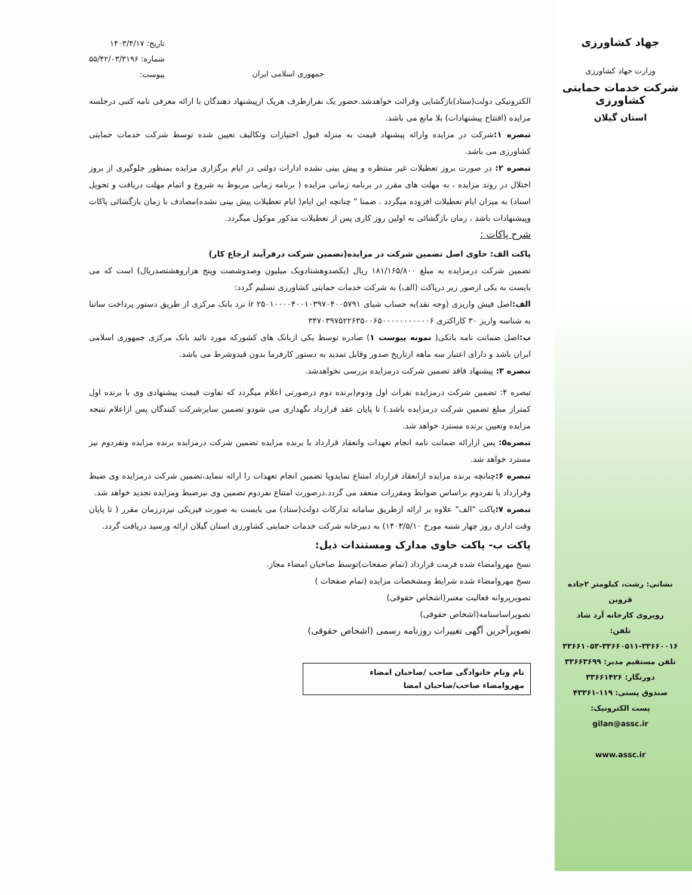جهاد کشاورزی
وزارت جهاد کشاورزی
شرکت خدمات حمایتی کشاورزی
استان گیلان
نشانی: رشت، کیلومتر ۲جاده قزوین
روبروی کارخانه آرد شاد
تلفن:
۳۳۶۶۱۰۵۳-۳۳۶۶۰۵۱۱-۳۳۶۶۰۰۱۶
تلفن مستقیم مدیر: ۳۳۶۶۳۶۹۹
دورنگار: ۳۳۶۶۱۴۲۶
صندوق پستی: ۱۱۹-۴۳۳۶۱
پست الکترونیک:
gilan@assc.ir
www.assc.ir
جمهوری اسلامی ایران
تاریخ: ۱۴۰۳/۴/۱۷
شماره: ۵۵/۴۲/۰۳/۳۱۹۶
پیوست:
الکترونیکی دولت(ستاد)بازگشایی وقرائت خواهدشد.حضور یک نفرازطرف هریک ازپیشنهاد دهندگان با ارائه معرفی نامه کتبی درجلسه مزایده (افتتاح پیشنهادات) بلا مانع می باشد.
تبصره ۱: شرکت در مزایده وارائه پیشنهاد قیمت به منزله قبول اختیارات وتکالیف تعیین شده توسط شرکت خدمات حمایتی کشاورزی می باشد.
تبصره ۲: در صورت بروز تعطیلات غیر منتظره و پیش بینی نشده ادارات دولتی در ایام برگزاری مزایده بمنظور جلوگیری از بروز اختلال در روند مزایده ، به مهلت های مقرر در برنامه زمانی مزایده ( برنامه زمانی مربوط به شروع و اتمام مهلت دریافت و تحویل اسناد) به میزان ایام تعطیلات افزوده میگردد . ضمنا " چنانچه این ایام( ایام تعطیلات پیش بینی نشده)مصادف با زمان بازگشائی پاکات وپیشنهادات باشد ، زمان بازگشائی به اولین روز کاری پس از تعطیلات مذکور موکول میگردد.
شرح پاکات :
پاکت الف: حاوی اصل تضمین شرکت در مزایده(تضمین شرکت درفرآیند ارجاع کار)
تضمین شرکت درمزایده به مبلغ ۱۸۱/۱۶۵/۸۰۰ ریال (یکصدوهشتادویک میلیون وصدوشصت وپنج هزاروهشتصدریال) است که می بایست به یکی ازصور زیر درپاکت (الف) به شرکت خدمات حمایتی کشاورزی تسلیم گردد:
الف: اصل فیش واریزی (وجه نقد)به حساب شبای ir ۲۵۰۱۰۰۰۰۴۰۰۱۰۳۹۷۰۴۰۰۵۷۹۱ نزد بانک مرکزی از طریق دستور پرداخت ساتنا به شناسه واریز ۳۰ کاراکتری ۳۴۷۰۳۹۷۵۲۲۶۳۵۰۰۶۵۰۰۰۰۰۰۰۰۰۰۰۶
ب: اصل ضمانت نامه بانکی( نمونه پیوست ۱) صادره توسط یکی ازبانک های کشورکه مورد تائید بانک مرکزی جمهوری اسلامی ایران باشد و دارای اعتبار سه ماهه ازتاریخ صدور وقابل تمدید به دستور کارفرما بدون قیدوشرط می باشد.
تبصره ۳: پیشنهاد فاقد تضمین شرکت درمزایده بررسی نخواهدشد.
تبصره ۴: تضمین شرکت درمزایده نفرات اول ودوم(برنده دوم درصورتی اعلام میگردد که تفاوت قیمت پیشنهادی وی با برنده اول کمتراز مبلغ تضمین شرکت درمزایده باشد.) تا پایان عقد قرارداد نگهداری می شودو تضمین سایرشرکت کنندگان پس ازاعلام نتیجه مزایده وتعیین برنده مسترد خواهد شد.
تبصره۵: پس ازارائه ضمانت نامه انجام تعهدات وانعقاد قرارداد با برنده مزایده تضمین شرکت درمزایده برنده مزایده ونفردوم نیز مسترد خواهد شد.
تبصره ۶: چنانچه برنده مزایده ازانعقاد قرارداد امتناع نمایدویا تضمین انجام تعهدات را ارائه ننماید،تضمین شرکت درمزایده وی ضبط وقرارداد با نفردوم براساس ضوابط ومقررات منعقد می گردد.درصورت امتناع نفردوم تضمین وی نیزضبط ومزایده تجدید خواهد شد.
تبصره ۷: پاکت "الف" علاوه بر ارائه ازطریق سامانه تدارکات دولت(ستاد) می بایست به صورت فیزیکی نیزدرزمان مقرر ( تا پایان وقت اداری روز چهار شنبه مورخ ۱۴۰۳/۵/۱۰) به دبیرخانه شرکت خدمات حمایتی کشاورزی استان گیلان ارائه ورسید دریافت گردد.
پاکت ب- پاکت حاوی مدارک ومستندات ذیل:
نسخ مهروامضاء شده فرمت قرارداد (تمام صفحات)توسط صاحبان امضاء مجاز.
نسخ مهروامضاء شده شرایط ومشخصات مزایده (تمام صفحات )
تصویرپروانه فعالیت معتبر(اشخاص حقوقی)
تصویراساسنامه(اشخاص حقوقی)
تصویرآخرین آگهی تغییرات روزنامه رسمی (اشخاص حقوقی)
نام ونام خانوادگی صاحب /صاحبان امضاء
مهروامضاء صاحب/صاحبان امضا